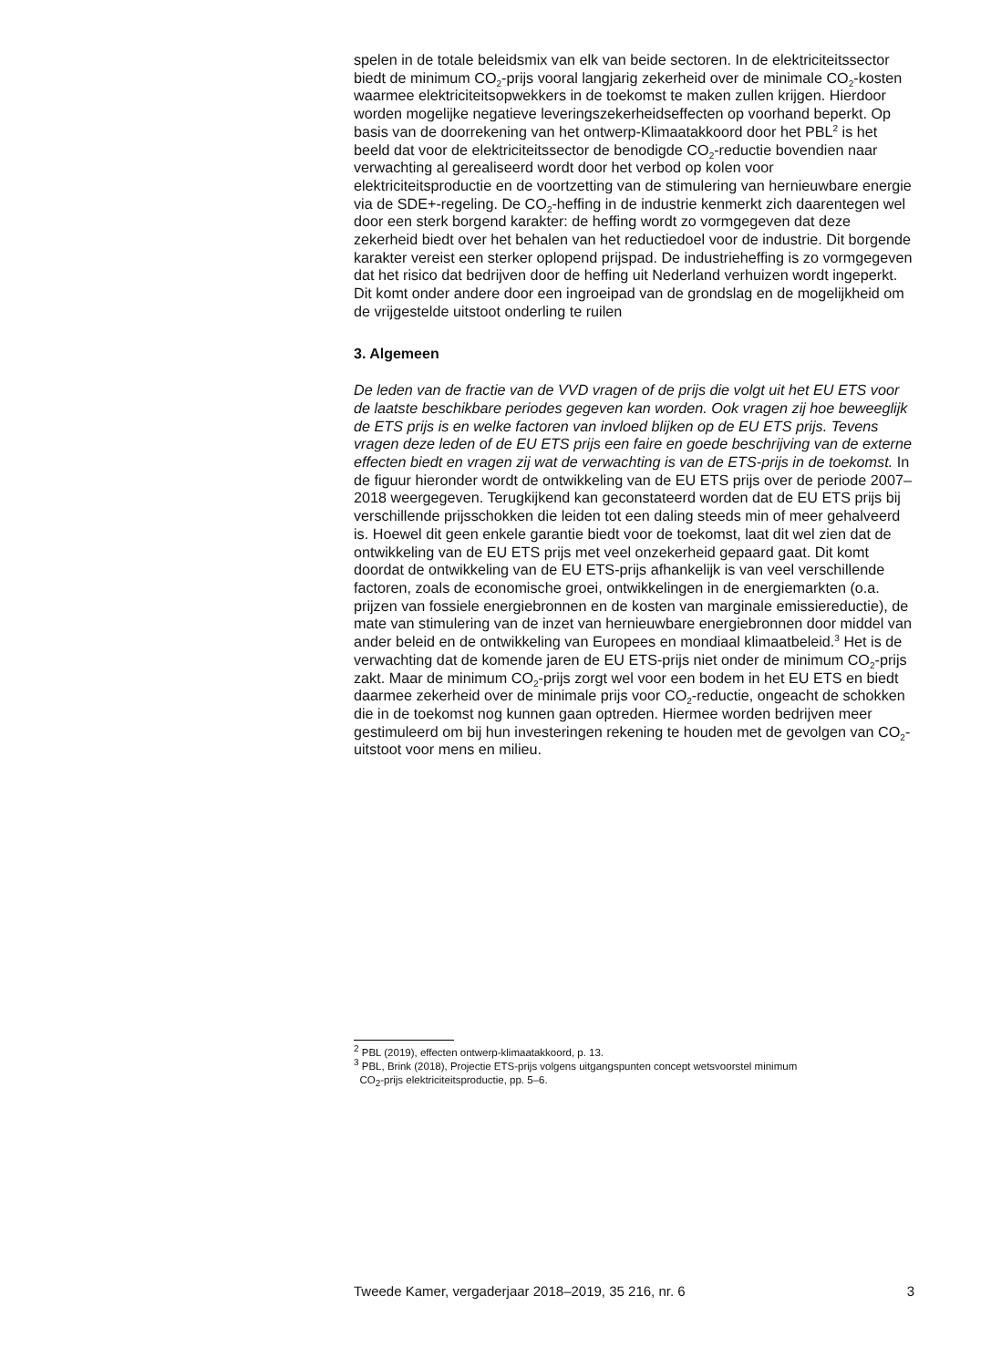spelen in de totale beleidsmix van elk van beide sectoren. In de elektriciteitssector biedt de minimum CO<sub>2</sub>-prijs vooral langjarig zekerheid over de minimale CO<sub>2</sub>-kosten waarmee elektriciteitsopwekkers in de toekomst te maken zullen krijgen. Hierdoor worden mogelijke negatieve leveringszekerheidseffecten op voorhand beperkt. Op basis van de doorrekening van het ontwerp-Klimaatakkoord door het PBL<sup>2</sup> is het beeld dat voor de elektriciteitssector de benodigde CO<sub>2</sub>-reductie bovendien naar verwachting al gerealiseerd wordt door het verbod op kolen voor elektriciteitsproductie en de voortzetting van de stimulering van hernieuwbare energie via de SDE+-regeling. De CO<sub>2</sub>-heffing in de industrie kenmerkt zich daarentegen wel door een sterk borgend karakter: de heffing wordt zo vormgegeven dat deze zekerheid biedt over het behalen van het reductiedoel voor de industrie. Dit borgende karakter vereist een sterker oplopend prijspad. De industrieheffing is zo vormgegeven dat het risico dat bedrijven door de heffing uit Nederland verhuizen wordt ingeperkt. Dit komt onder andere door een ingroeipad van de grondslag en de mogelijkheid om de vrijgestelde uitstoot onderling te ruilen
3. Algemeen
De leden van de fractie van de VVD vragen of de prijs die volgt uit het EU ETS voor de laatste beschikbare periodes gegeven kan worden. Ook vragen zij hoe beweeglijk de ETS prijs is en welke factoren van invloed blijken op de EU ETS prijs. Tevens vragen deze leden of de EU ETS prijs een faire en goede beschrijving van de externe effecten biedt en vragen zij wat de verwachting is van de ETS-prijs in de toekomst. In de figuur hieronder wordt de ontwikkeling van de EU ETS prijs over de periode 2007–2018 weergegeven. Terugkijkend kan geconstateerd worden dat de EU ETS prijs bij verschillende prijsschokken die leiden tot een daling steeds min of meer gehalveerd is. Hoewel dit geen enkele garantie biedt voor de toekomst, laat dit wel zien dat de ontwikkeling van de EU ETS prijs met veel onzekerheid gepaard gaat. Dit komt doordat de ontwikkeling van de EU ETS-prijs afhankelijk is van veel verschillende factoren, zoals de economische groei, ontwikkelingen in de energiemarkten (o.a. prijzen van fossiele energiebronnen en de kosten van marginale emissiereductie), de mate van stimulering van de inzet van hernieuwbare energiebronnen door middel van ander beleid en de ontwikkeling van Europees en mondiaal klimaatbeleid.<sup>3</sup> Het is de verwachting dat de komende jaren de EU ETS-prijs niet onder de minimum CO<sub>2</sub>-prijs zakt. Maar de minimum CO<sub>2</sub>-prijs zorgt wel voor een bodem in het EU ETS en biedt daarmee zekerheid over de minimale prijs voor CO<sub>2</sub>-reductie, ongeacht de schokken die in de toekomst nog kunnen gaan optreden. Hiermee worden bedrijven meer gestimuleerd om bij hun investeringen rekening te houden met de gevolgen van CO<sub>2</sub>-uitstoot voor mens en milieu.
<sup>2</sup> PBL (2019), effecten ontwerp-klimaatakkoord, p. 13.
<sup>3</sup> PBL, Brink (2018), Projectie ETS-prijs volgens uitgangspunten concept wetsvoorstel minimum
CO<sub>2</sub>-prijs elektriciteitsproductie, pp. 5–6.
Tweede Kamer, vergaderjaar 2018–2019, 35 216, nr. 6 3